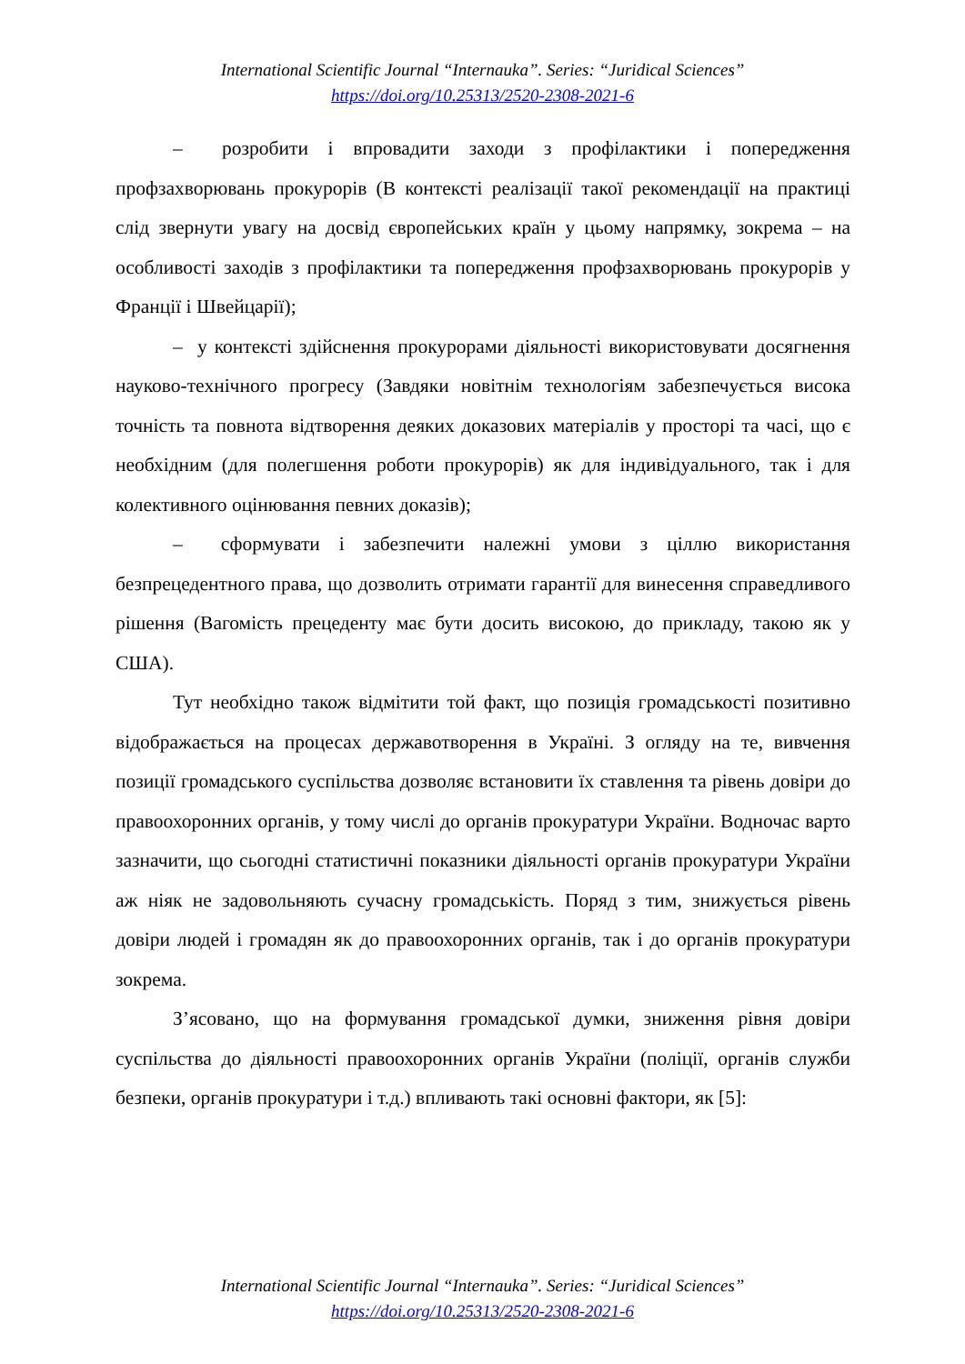International Scientific Journal “Internauka”. Series: “Juridical Sciences”
https://doi.org/10.25313/2520-2308-2021-6
– розробити і впровадити заходи з профілактики і попередження профзахворювань прокурорів (В контексті реалізації такої рекомендації на практиці слід звернути увагу на досвід європейських країн у цьому напрямку, зокрема – на особливості заходів з профілактики та попередження профзахворювань прокурорів у Франції і Швейцарії);
– у контексті здійснення прокурорами діяльності використовувати досягнення науково-технічного прогресу (Завдяки новітнім технологіям забезпечується висока точність та повнота відтворення деяких доказових матеріалів у просторі та часі, що є необхідним (для полегшення роботи прокурорів) як для індивідуального, так і для колективного оцінювання певних доказів);
– сформувати і забезпечити належні умови з ціллю використання безпрецедентного права, що дозволить отримати гарантії для винесення справедливого рішення (Вагомість прецеденту має бути досить високою, до прикладу, такою як у США).
Тут необхідно також відмітити той факт, що позиція громадськості позитивно відображається на процесах державотворення в Україні. З огляду на те, вивчення позиції громадського суспільства дозволяє встановити їх ставлення та рівень довіри до правоохоронних органів, у тому числі до органів прокуратури України. Водночас варто зазначити, що сьогодні статистичні показники діяльності органів прокуратури України аж ніяк не задовольняють сучасну громадськість. Поряд з тим, знижується рівень довіри людей і громадян як до правоохоронних органів, так і до органів прокуратури зокрема.
З’ясовано, що на формування громадської думки, зниження рівня довіри суспільства до діяльності правоохоронних органів України (поліції, органів служби безпеки, органів прокуратури і т.д.) впливають такі основні фактори, як [5]:
International Scientific Journal “Internauka”. Series: “Juridical Sciences”
https://doi.org/10.25313/2520-2308-2021-6